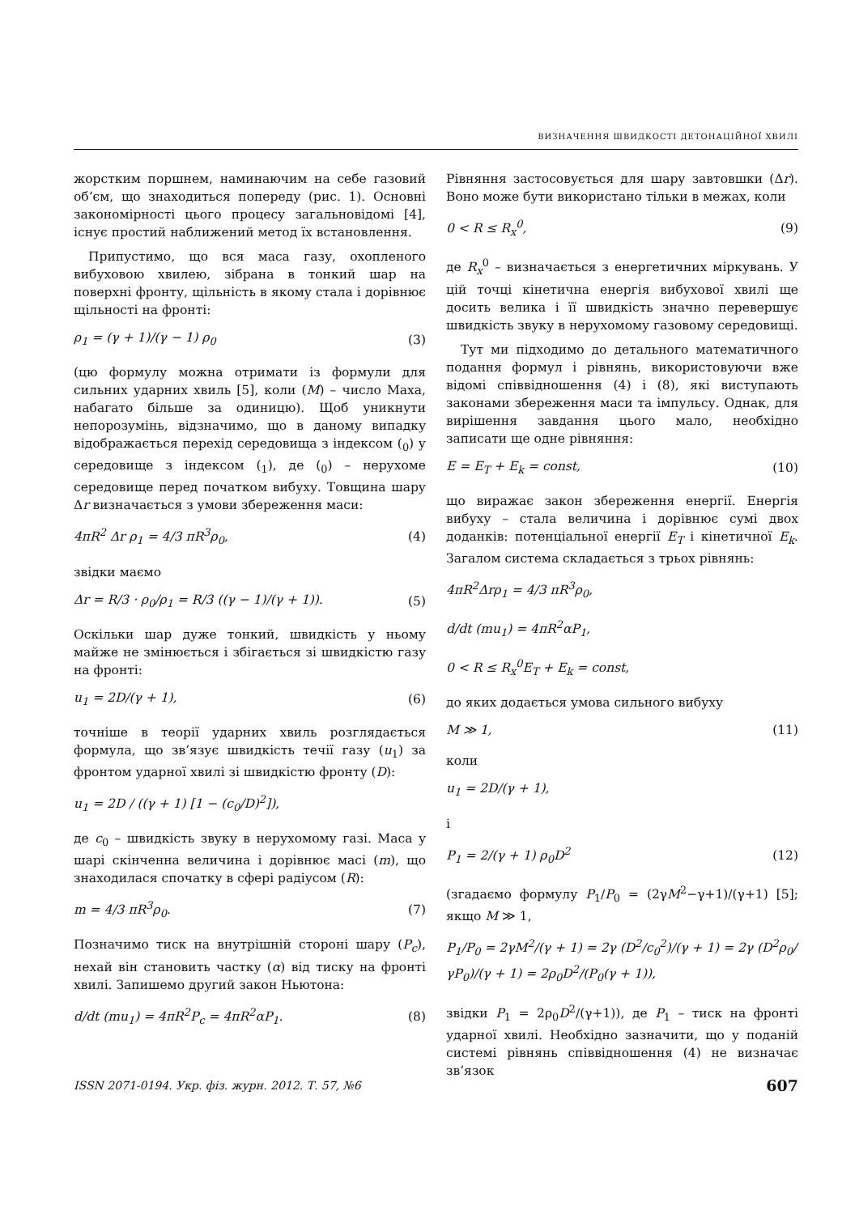ВИЗНАЧЕННЯ ШВИДКОСТІ ДЕТОНАЦІЙНОЇ ХВИЛІ
жорстким поршнем, наминаючим на себе газовий об’єм, що знаходиться попереду (рис. 1). Основні закономірності цього процесу загальновідомі [4], існує простий наближений метод їх встановлення.
Припустимо, що вся маса газу, охопленого вибуховою хвилею, зібрана в тонкий шар на поверхні фронту, щільність в якому стала і дорівнює щільності на фронті:
ρ<sub>1</sub> = (γ + 1)/(γ − 1) ρ<sub>0</sub> (3)
(цю формулу можна отримати із формули для сильних ударних хвиль [5], коли (M) – число Маха, набагато більше за одиницю). Щоб уникнути непорозумінь, відзначимо, що в даному випадку відображається перехід середовища з індексом (<sub>0</sub>) у середовище з індексом (<sub>1</sub>), де (<sub>0</sub>) – нерухоме середовище перед початком вибуху. Товщина шару Δr визначається з умови збереження маси:
4πR<sup>2</sup> Δr ρ<sub>1</sub> = 4/3 πR<sup>3</sup>ρ<sub>0</sub>, (4)
звідки маємо
Δr = R/3 · ρ<sub>0</sub>/ρ<sub>1</sub> = R/3 ((γ − 1)/(γ + 1)). (5)
Оскільки шар дуже тонкий, швидкість у ньому майже не змінюється і збігається зі швидкістю газу на фронті:
u<sub>1</sub> = 2D/(γ + 1), (6)
точніше в теорії ударних хвиль розглядається формула, що зв’язує швидкість течії газу (u<sub>1</sub>) за фронтом ударної хвилі зі швидкістю фронту (D):
u<sub>1</sub> = 2D / ((γ + 1) [1 − (c<sub>0</sub>/D)<sup>2</sup>]),
де c<sub>0</sub> – швидкість звуку в нерухомому газі. Маса у шарі скінченна величина і дорівнює масі (m), що знаходилася спочатку в сфері радіусом (R):
m = 4/3 πR<sup>3</sup>ρ<sub>0</sub>. (7)
Позначимо тиск на внутрішній стороні шару (P<sub>c</sub>), нехай він становить частку (α) від тиску на фронті хвилі. Запишемо другий закон Ньютона:
d/dt (mu<sub>1</sub>) = 4πR<sup>2</sup>P<sub>c</sub> = 4πR<sup>2</sup>αP<sub>1</sub>. (8)
Рівняння застосовується для шару завтовшки (Δr). Воно може бути використано тільки в межах, коли
0 < R ≤ R<sub>x</sub><sup>0</sup>, (9)
де R<sub>x</sub><sup>0</sup> – визначається з енергетичних міркувань. У цій точці кінетична енергія вибухової хвилі ще досить велика і її швидкість значно перевершує швидкість звуку в нерухомому газовому середовищі.
Тут ми підходимо до детального математичного подання формул і рівнянь, використовуючи вже відомі співвідношення (4) і (8), які виступають законами збереження маси та імпульсу. Однак, для вирішення завдання цього мало, необхідно записати ще одне рівняння:
E = E<sub>T</sub> + E<sub>k</sub> = const, (10)
що виражає закон збереження енергії. Енергія вибуху – стала величина і дорівнює сумі двох доданків: потенціальної енергії E<sub>T</sub> і кінетичної E<sub>k</sub>. Загалом система складається з трьох рівнянь:
4πR<sup>2</sup>Δrρ<sub>1</sub> = 4/3 πR<sup>3</sup>ρ<sub>0</sub>,
d/dt (mu<sub>1</sub>) = 4πR<sup>2</sup>αP<sub>1</sub>,
0 < R ≤ R<sub>x</sub><sup>0</sup>E<sub>T</sub> + E<sub>k</sub> = const,
до яких додається умова сильного вибуху
M ≫ 1, (11)
коли
u<sub>1</sub> = 2D/(γ + 1),
і
P<sub>1</sub> = 2/(γ + 1) ρ<sub>0</sub>D<sup>2</sup> (12)
(згадаємо формулу P<sub>1</sub>/P<sub>0</sub> = (2γM<sup>2</sup>−γ+1)/(γ+1) [5]; якщо M ≫ 1,
P<sub>1</sub>/P<sub>0</sub> = 2γM<sup>2</sup>/(γ + 1) = 2γ (D<sup>2</sup>/c<sub>0</sub><sup>2</sup>)/(γ + 1) = 2γ (D<sup>2</sup>ρ<sub>0</sub>/γP<sub>0</sub>)/(γ + 1) = 2ρ<sub>0</sub>D<sup>2</sup>/(P<sub>0</sub>(γ + 1)),
звідки P<sub>1</sub> = 2ρ<sub>0</sub>D<sup>2</sup>/(γ+1)), де P<sub>1</sub> – тиск на фронті ударної хвилі. Необхідно зазначити, що у поданій системі рівнянь співвідношення (4) не визначає зв’язок
ISSN 2071-0194. Укр. фіз. журн. 2012. Т. 57, №6 607